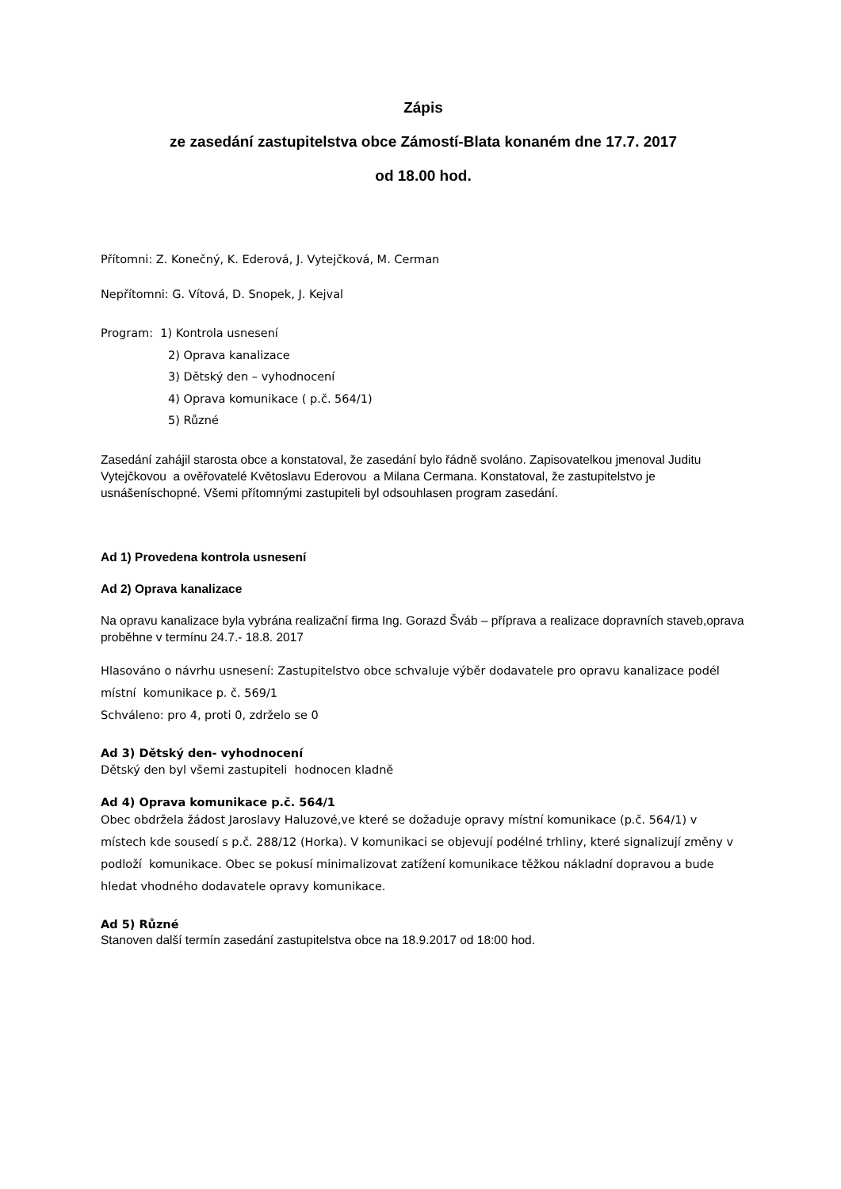Zápis
ze zasedání zastupitelstva obce Zámostí-Blata konaném dne 17.7. 2017
od 18.00 hod.
Přítomni: Z. Konečný, K. Ederová, J. Vytejčková, M. Cerman
Nepřítomni: G. Vítová, D. Snopek, J. Kejval
Program: 1) Kontrola usnesení
2) Oprava kanalizace
3) Dětský den – vyhodnocení
4) Oprava komunikace ( p.č. 564/1)
5) Různé
Zasedání zahájil starosta obce a konstatoval, že zasedání bylo řádně svoláno. Zapisovatelkou jmenoval Juditu Vytejčkovou a ověřovatelé Květoslavu Ederovou a Milana Cermana. Konstatoval, že zastupitelstvo je usnášeníschopné. Všemi přítomnými zastupiteli byl odsouhlasen program zasedání.
Ad 1) Provedena kontrola usnesení
Ad 2) Oprava kanalizace
Na opravu kanalizace byla vybrána realizační firma Ing. Gorazd Šváb – příprava a realizace dopravních staveb,oprava proběhne v termínu 24.7.- 18.8. 2017
Hlasováno o návrhu usnesení: Zastupitelstvo obce schvaluje výběr dodavatele pro opravu kanalizace podél místní komunikace p. č. 569/1
Schváleno: pro 4, proti 0, zdrželo se 0
Ad 3) Dětský den- vyhodnocení
Dětský den byl všemi zastupiteli hodnocen kladně
Ad 4) Oprava komunikace p.č. 564/1
Obec obdržela žádost Jaroslavy Haluzové,ve které se dožaduje opravy místní komunikace (p.č. 564/1) v místech kde sousedí s p.č. 288/12 (Horka). V komunikaci se objevují podélné trhliny, které signalizují změny v podloží komunikace. Obec se pokusí minimalizovat zatížení komunikace těžkou nákladní dopravou a bude hledat vhodného dodavatele opravy komunikace.
Ad 5) Různé
Stanoven další termín zasedání zastupitelstva obce na 18.9.2017 od 18:00 hod.